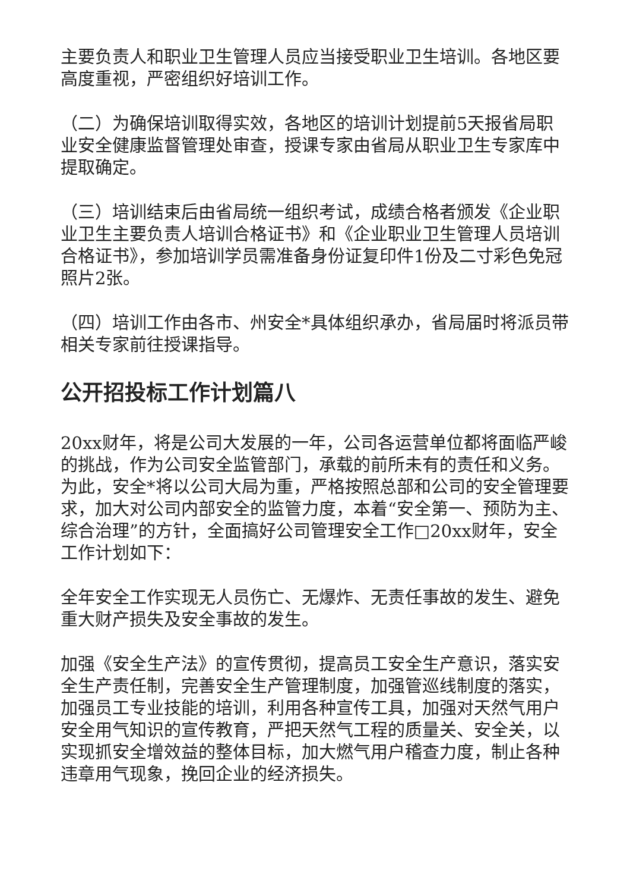主要负责人和职业卫生管理人员应当接受职业卫生培训。各地区要高度重视，严密组织好培训工作。
（二）为确保培训取得实效，各地区的培训计划提前5天报省局职业安全健康监督管理处审查，授课专家由省局从职业卫生专家库中提取确定。
（三）培训结束后由省局统一组织考试，成绩合格者颁发《企业职业卫生主要负责人培训合格证书》和《企业职业卫生管理人员培训合格证书》，参加培训学员需准备身份证复印件1份及二寸彩色免冠照片2张。
（四）培训工作由各市、州安全*具体组织承办，省局届时将派员带相关专家前往授课指导。
公开招投标工作计划篇八
20xx财年，将是公司大发展的一年，公司各运营单位都将面临严峻的挑战，作为公司安全监管部门，承载的前所未有的责任和义务。为此，安全*将以公司大局为重，严格按照总部和公司的安全管理要求，加大对公司内部安全的监管力度，本着“安全第一、预防为主、综合治理”的方针，全面搞好公司管理安全工作□20xx财年，安全工作计划如下：
全年安全工作实现无人员伤亡、无爆炸、无责任事故的发生、避免重大财产损失及安全事故的发生。
加强《安全生产法》的宣传贯彻，提高员工安全生产意识，落实安全生产责任制，完善安全生产管理制度，加强管巡线制度的落实，加强员工专业技能的培训，利用各种宣传工具，加强对天然气用户安全用气知识的宣传教育，严把天然气工程的质量关、安全关，以实现抓安全增效益的整体目标，加大燃气用户稽查力度，制止各种违章用气现象，挽回企业的经济损失。